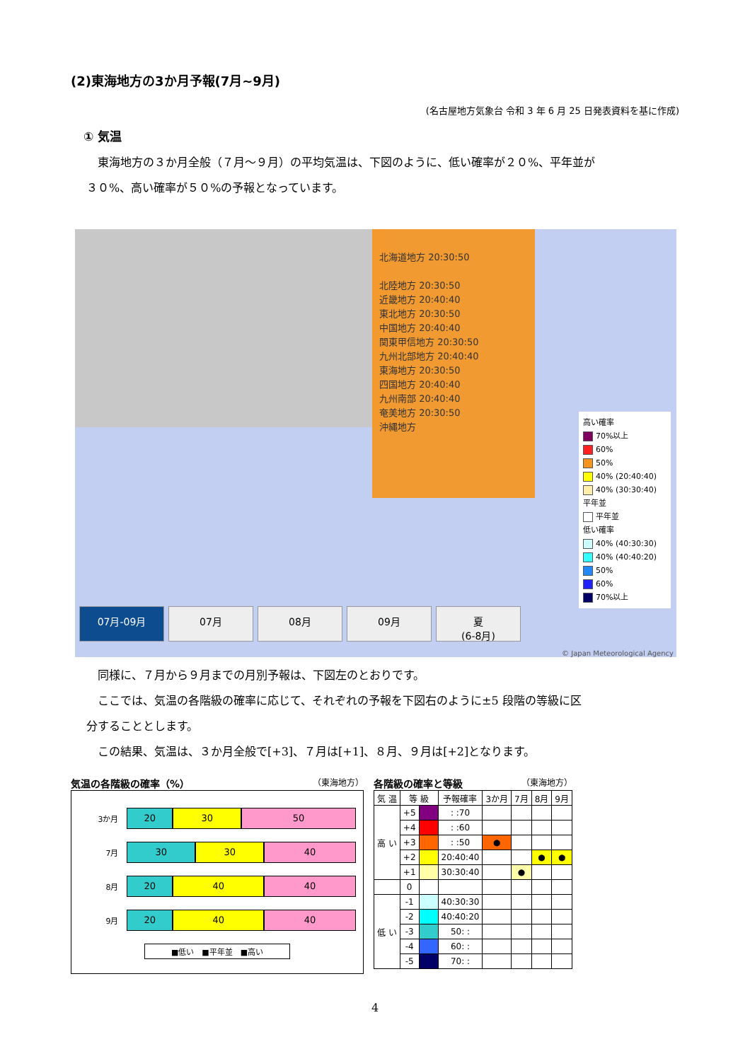(2)東海地方の3か月予報(7月~9月)
(名古屋地方気象台 令和 3 年 6 月 25 日発表資料を基に作成)
① 気温
　東海地方の３か月全般（７月～９月）の平均気温は、下図のように、低い確率が２０%、平年並が
３０%、高い確率が５０%の予報となっています。
北海道地方 20:30:50
北陸地方 20:30:50
近畿地方 20:40:40
東北地方 20:30:50
中国地方 20:40:40
関東甲信地方 20:30:50
九州北部地方 20:40:40
東海地方 20:30:50
四国地方 20:40:40
九州南部 20:40:40
奄美地方 20:30:50
沖縄地方
高い確率
70%以上
60%
50%
40% (20:40:40)
40% (30:30:40)
平年並
平年並
低い確率
40% (40:30:30)
40% (40:40:20)
50%
60%
70%以上
07月-09月 07月 08月 09月 夏
(6-8月)
© Japan Meteorological Agency
　同様に、７月から９月までの月別予報は、下図左のとおりです。
　ここでは、気温の各階級の確率に応じて、それぞれの予報を下図右のように±5 段階の等級に区
分することとします。
　この結果、気温は、３か月全般で[+3]、７月は[+1]、８月、９月は[+2]となります。
気温の各階級の確率（%） （東海地方）
3か月
20 30 50
7月
30 30 40
8月
20 40 40
9月
20 40 40
■低い　■平年並　■高い
各階級の確率と等級 （東海地方）
| 気 温 | 等 級 | | 予報確率 | 3か月 | 7月 | 8月 | 9月 |
| --- | --- | --- | --- | --- | --- | --- | --- |
| 高 い | +5 | | : :70 | | | | |
| | +4 | | : :60 | | | | |
| | +3 | | : :50 | ● | | | |
| | +2 | | 20:40:40 | | | ● | ● |
| | +1 | | 30:30:40 | | ● | | |
| | 0 | | | | | | |
| 低 い | -1 | | 40:30:30 | | | | |
| | -2 | | 40:40:20 | | | | |
| | -3 | | 50: : | | | | |
| | -4 | | 60: : | | | | |
| | -5 | | 70: : | | | | |
4